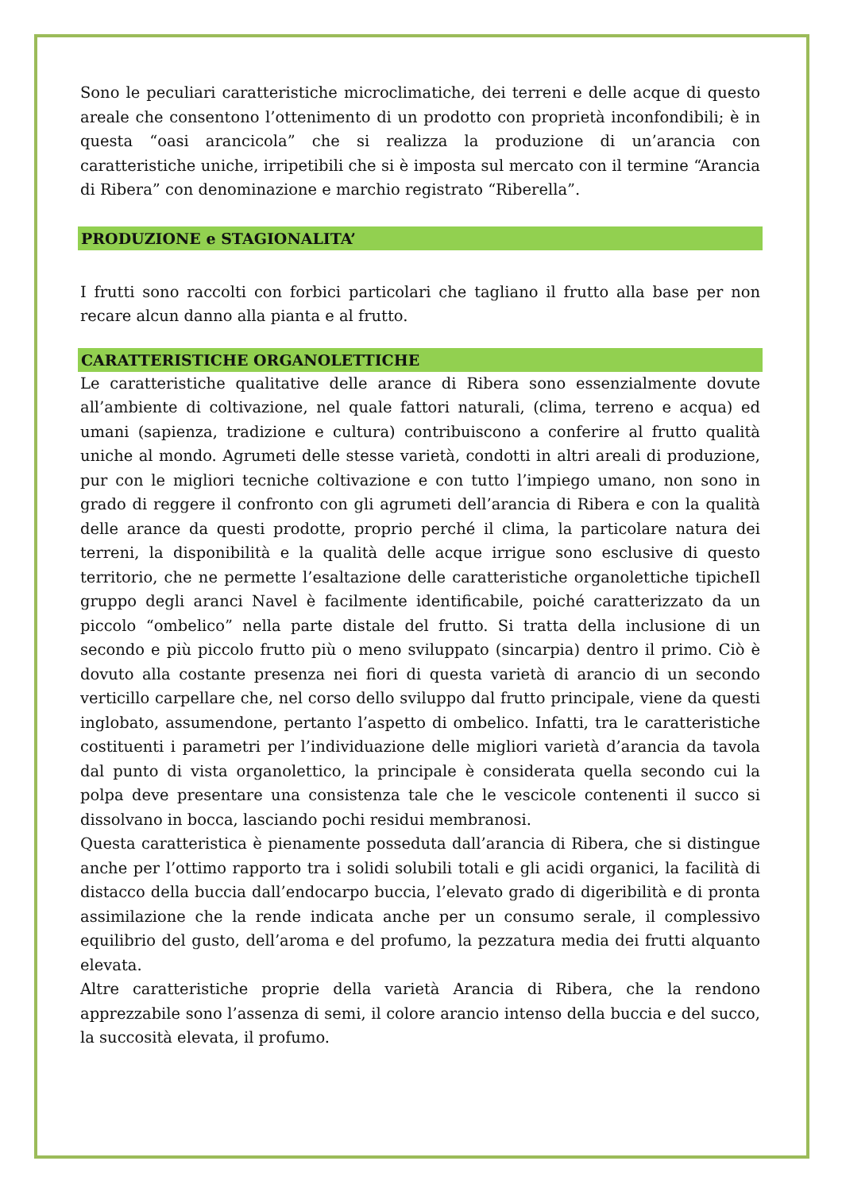Sono le peculiari caratteristiche microclimatiche, dei terreni e delle acque di questo areale che consentono l’ottenimento di un prodotto con proprietà inconfondibili; è in questa “oasi arancicola” che si realizza la produzione di un’arancia con caratteristiche uniche, irripetibili che si è imposta sul mercato con il termine “Arancia di Ribera” con denominazione e marchio registrato “Riberella”.
PRODUZIONE e STAGIONALITA’
I frutti sono raccolti con forbici particolari che tagliano il frutto alla base per non recare alcun danno alla pianta e al frutto.
CARATTERISTICHE ORGANOLETTICHE
Le caratteristiche qualitative delle arance di Ribera sono essenzialmente dovute all’ambiente di coltivazione, nel quale fattori naturali, (clima, terreno e acqua) ed umani (sapienza, tradizione e cultura) contribuiscono a conferire al frutto qualità uniche al mondo. Agrumeti delle stesse varietà, condotti in altri areali di produzione, pur con le migliori tecniche coltivazione e con tutto l’impiego umano, non sono in grado di reggere il confronto con gli agrumeti dell’arancia di Ribera e con la qualità delle arance da questi prodotte, proprio perché il clima, la particolare natura dei terreni, la disponibilità e la qualità delle acque irrigue sono esclusive di questo territorio, che ne permette l’esaltazione delle caratteristiche organolettiche tipicheIl gruppo degli aranci Navel è facilmente identificabile, poiché caratterizzato da un piccolo “ombelico” nella parte distale del frutto. Si tratta della inclusione di un secondo e più piccolo frutto più o meno sviluppato (sincarpia) dentro il primo. Ciò è dovuto alla costante presenza nei fiori di questa varietà di arancio di un secondo verticillo carpellare che, nel corso dello sviluppo dal frutto principale, viene da questi inglobato, assumendone, pertanto l’aspetto di ombelico. Infatti, tra le caratteristiche costituenti i parametri per l’individuazione delle migliori varietà d’arancia da tavola dal punto di vista organolettico, la principale è considerata quella secondo cui la polpa deve presentare una consistenza tale che le vescicole contenenti il succo si dissolvano in bocca, lasciando pochi residui membranosi.
Questa caratteristica è pienamente posseduta dall’arancia di Ribera, che si distingue anche per l’ottimo rapporto tra i solidi solubili totali e gli acidi organici, la facilità di distacco della buccia dall’endocarpo buccia, l’elevato grado di digeribilità e di pronta assimilazione che la rende indicata anche per un consumo serale, il complessivo equilibrio del gusto, dell’aroma e del profumo, la pezzatura media dei frutti alquanto elevata.
Altre caratteristiche proprie della varietà Arancia di Ribera, che la rendono apprezzabile sono l’assenza di semi, il colore arancio intenso della buccia e del succo, la succosità elevata, il profumo.